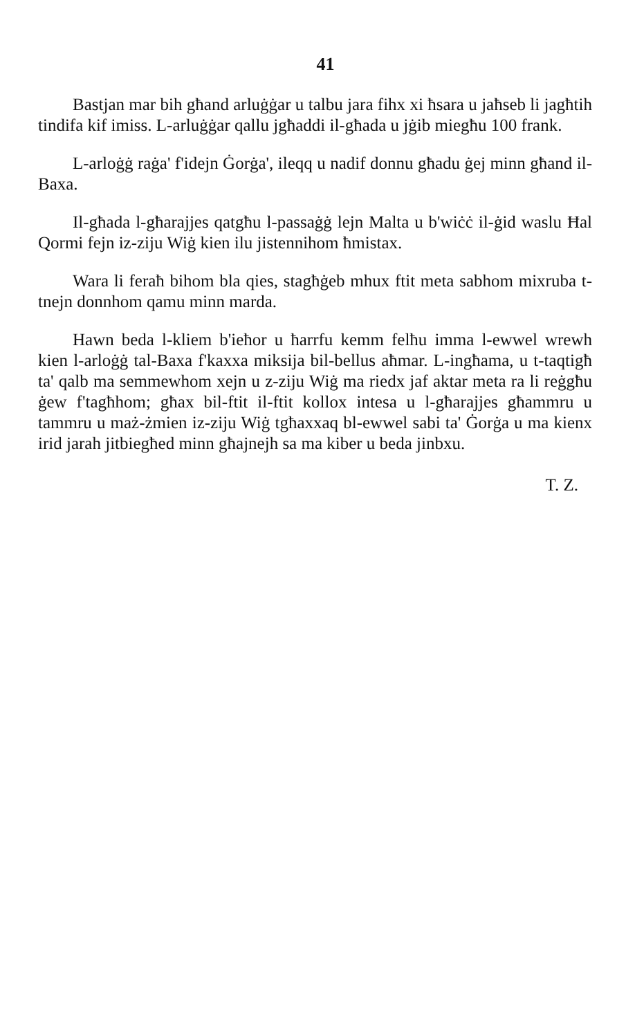41
Bastjan mar bih għand arluġġar u talbu jara fihx xi ħsara u jaħseb li jagħtih tindifa kif imiss. L-arluġġar qallu jgħaddi il-għada u jġib miegħu 100 frank.
L-arloġġ raġa' f'idejn Ġorġa', ileqq u nadif donnu għadu ġej minn għand il-Baxa.
Il-għada l-għarajjes qatgħu l-passaġġ lejn Malta u b'wiċċ il-ġid waslu Ħal Qormi fejn iz-ziju Wiġ kien ilu jistennihom ħmistax.
Wara li feraħ bihom bla qies, stagħġeb mhux ftit meta sabhom mixruba t-tnejn donnhom qamu minn marda.
Hawn beda l-kliem b'ieħor u ħarrfu kemm felħu imma l-ewwel wrewh kien l-arloġġ tal-Baxa f'kaxxa miksija bil-bellus aħmar. L-ingħama, u t-taqtigħ ta' qalb ma semmewhom xejn u z-ziju Wiġ ma riedx jaf aktar meta ra li reġgħu ġew f'tagħhom; għax bil-ftit il-ftit kollox intesa u l-għarajjes għammru u tammru u maż-żmien iz-ziju Wiġ tgħaxxaq bl-ewwel sabi ta' Ġorġa u ma kienx irid jarah jitbiegħed minn għajnejh sa ma kiber u beda jinbxu.
T. Z.